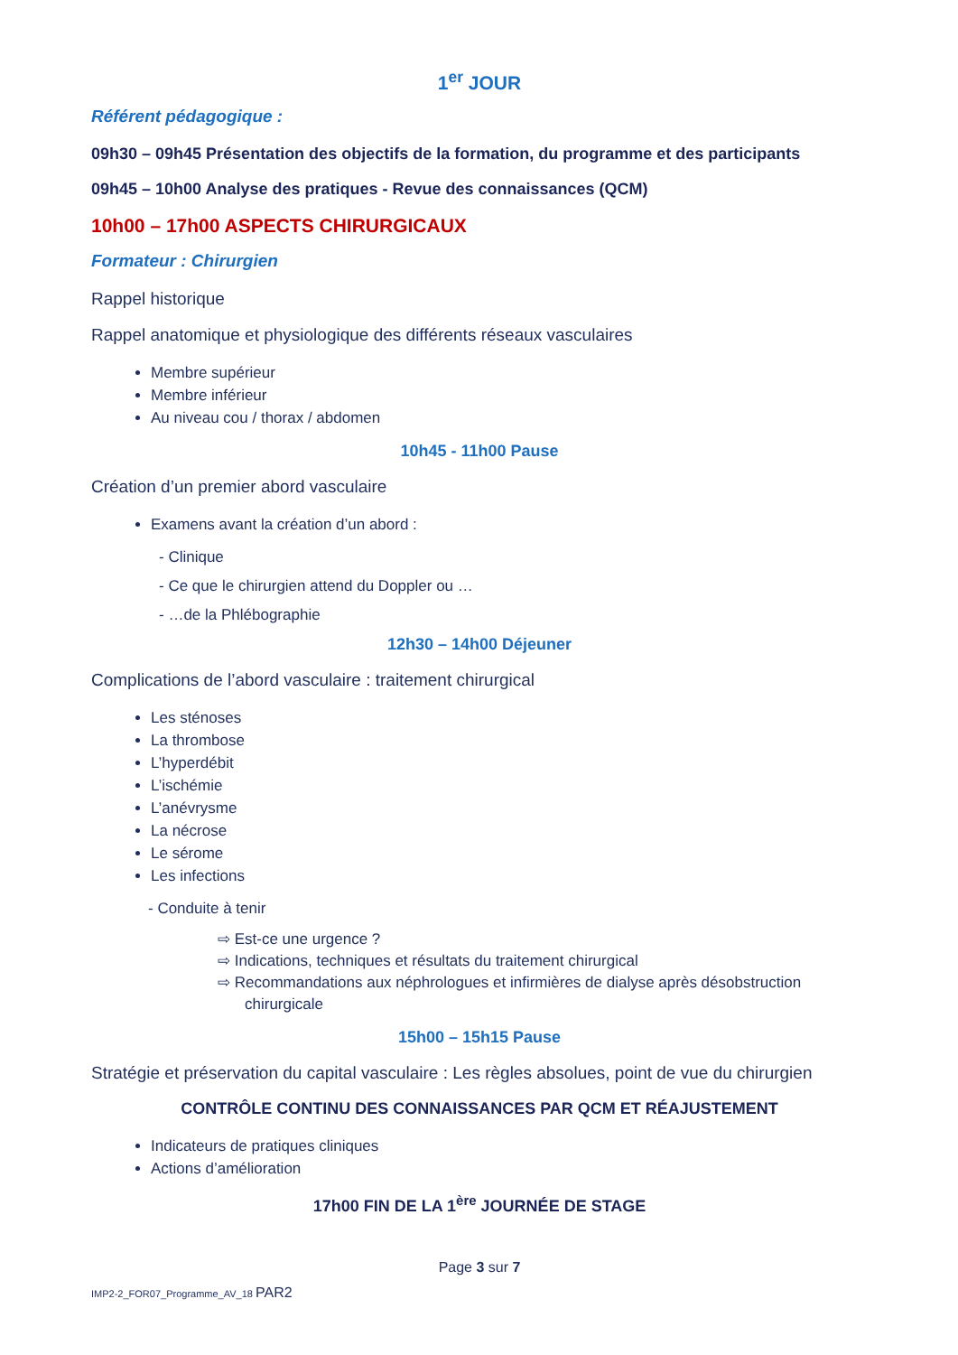1<sup>er</sup> JOUR
Référent pédagogique :
09h30 – 09h45 Présentation des objectifs de la formation, du programme et des participants
09h45 – 10h00 Analyse des pratiques - Revue des connaissances (QCM)
10h00 – 17h00 ASPECTS CHIRURGICAUX
Formateur : Chirurgien
Rappel historique
Rappel anatomique et physiologique des différents réseaux vasculaires
Membre supérieur
Membre inférieur
Au niveau cou / thorax / abdomen
10h45 - 11h00 Pause
Création d’un premier abord vasculaire
Examens avant la création d’un abord :
- Clinique
- Ce que le chirurgien attend du Doppler ou …
- …de la Phlébographie
12h30 – 14h00 Déjeuner
Complications de l’abord vasculaire : traitement chirurgical
Les sténoses
La thrombose
L’hyperdébit
L’ischémie
L’anévrysme
La nécrose
Le sérome
Les infections
- Conduite à tenir
⇨ Est-ce une urgence ?
⇨ Indications, techniques et résultats du traitement chirurgical
⇨ Recommandations aux néphrologues et infirmières de dialyse après désobstruction chirurgicale
15h00 – 15h15 Pause
Stratégie et préservation du capital vasculaire : Les règles absolues, point de vue du chirurgien
CONTRÔLE CONTINU DES CONNAISSANCES PAR QCM ET RÉAJUSTEMENT
Indicateurs de pratiques cliniques
Actions d’amélioration
17h00 FIN DE LA 1<sup>ère</sup> JOURNÉE DE STAGE
Page 3 sur 7
IMP2-2_FOR07_Programme_AV_18 PAR2